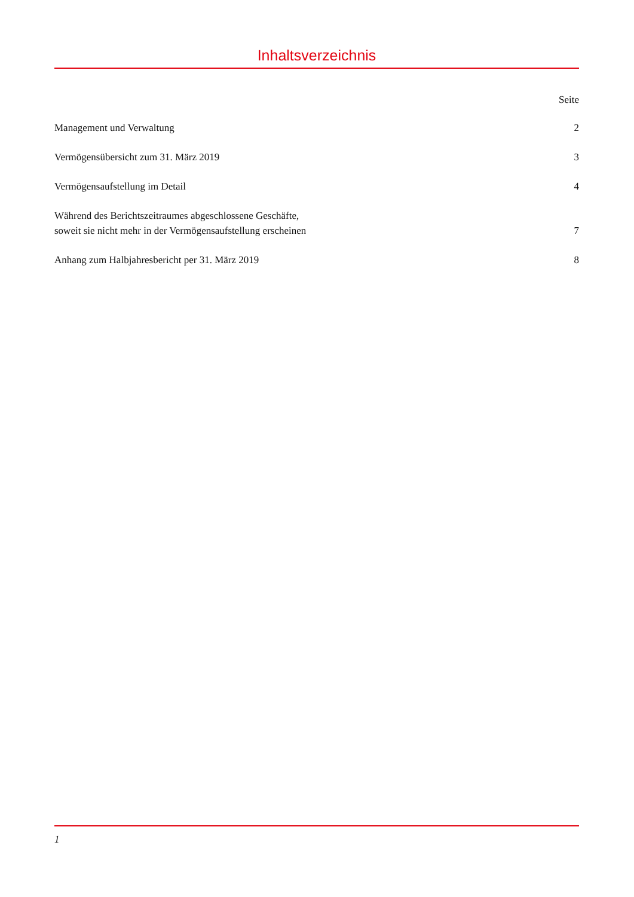Inhaltsverzeichnis
Seite
Management und Verwaltung 2
Vermögensübersicht zum 31. März 2019 3
Vermögensaufstellung im Detail 4
Während des Berichtszeitraumes abgeschlossene Geschäfte,
soweit sie nicht mehr in der Vermögensaufstellung erscheinen 7
Anhang zum Halbjahresbericht per 31. März 2019 8
1